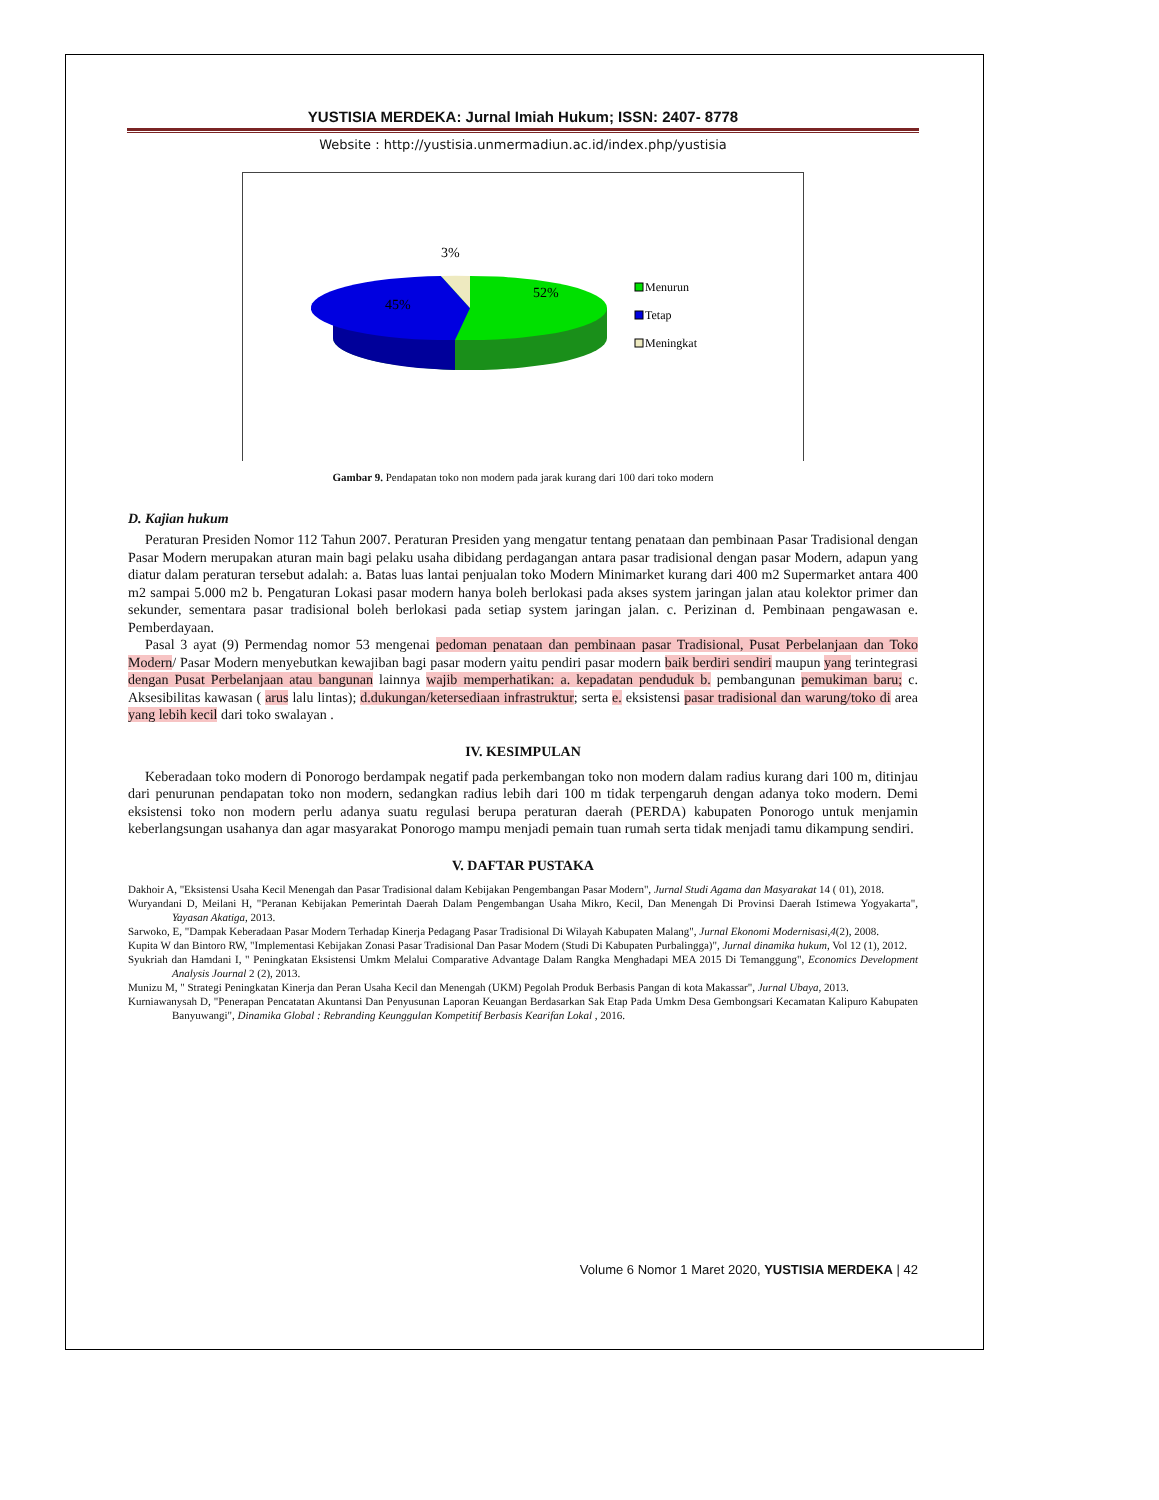YUSTISIA MERDEKA: Jurnal Imiah Hukum; ISSN: 2407- 8778
Website : http://yustisia.unmermadiun.ac.id/index.php/yustisia
3%
52%
45%
Menurun
Tetap
Meningkat
Gambar 9. Pendapatan toko non modern pada jarak kurang dari 100 dari toko modern
D. Kajian hukum
Peraturan Presiden Nomor 112 Tahun 2007. Peraturan Presiden yang mengatur tentang penataan dan pembinaan Pasar Tradisional dengan Pasar Modern merupakan aturan main bagi pelaku usaha dibidang perdagangan antara pasar tradisional dengan pasar Modern, adapun yang diatur dalam peraturan tersebut adalah: a. Batas luas lantai penjualan toko Modern Minimarket kurang dari 400 m2 Supermarket antara 400 m2 sampai 5.000 m2 b. Pengaturan Lokasi pasar modern hanya boleh berlokasi pada akses system jaringan jalan atau kolektor primer dan sekunder, sementara pasar tradisional boleh berlokasi pada setiap system jaringan jalan. c. Perizinan d. Pembinaan pengawasan e. Pemberdayaan.
Pasal 3 ayat (9) Permendag nomor 53 mengenai pedoman penataan dan pembinaan pasar Tradisional, Pusat Perbelanjaan dan Toko Modern/ Pasar Modern menyebutkan kewajiban bagi pasar modern yaitu pendiri pasar modern baik berdiri sendiri maupun yang terintegrasi dengan Pusat Perbelanjaan atau bangunan lainnya wajib memperhatikan: a. kepadatan penduduk b. pembangunan pemukiman baru; c. Aksesibilitas kawasan ( arus lalu lintas); d.dukungan/ketersediaan infrastruktur; serta e. eksistensi pasar tradisional dan warung/toko di area yang lebih kecil dari toko swalayan .
IV. KESIMPULAN
Keberadaan toko modern di Ponorogo berdampak negatif pada perkembangan toko non modern dalam radius kurang dari 100 m, ditinjau dari penurunan pendapatan toko non modern, sedangkan radius lebih dari 100 m tidak terpengaruh dengan adanya toko modern. Demi eksistensi toko non modern perlu adanya suatu regulasi berupa peraturan daerah (PERDA) kabupaten Ponorogo untuk menjamin keberlangsungan usahanya dan agar masyarakat Ponorogo mampu menjadi pemain tuan rumah serta tidak menjadi tamu dikampung sendiri.
V. DAFTAR PUSTAKA
Dakhoir A, "Eksistensi Usaha Kecil Menengah dan Pasar Tradisional dalam Kebijakan Pengembangan Pasar Modern", Jurnal Studi Agama dan Masyarakat 14 ( 01), 2018.
Wuryandani D, Meilani H, "Peranan Kebijakan Pemerintah Daerah Dalam Pengembangan Usaha Mikro, Kecil, Dan Menengah Di Provinsi Daerah Istimewa Yogyakarta", Yayasan Akatiga, 2013.
Sarwoko, E, "Dampak Keberadaan Pasar Modern Terhadap Kinerja Pedagang Pasar Tradisional Di Wilayah Kabupaten Malang", Jurnal Ekonomi Modernisasi,4(2), 2008.
Kupita W dan Bintoro RW, "Implementasi Kebijakan Zonasi Pasar Tradisional Dan Pasar Modern (Studi Di Kabupaten Purbalingga)", Jurnal dinamika hukum, Vol 12 (1), 2012.
Syukriah dan Hamdani I, " Peningkatan Eksistensi Umkm Melalui Comparative Advantage Dalam Rangka Menghadapi MEA 2015 Di Temanggung", Economics Development Analysis Journal 2 (2), 2013.
Munizu M, " Strategi Peningkatan Kinerja dan Peran Usaha Kecil dan Menengah (UKM) Pegolah Produk Berbasis Pangan di kota Makassar", Jurnal Ubaya, 2013.
Kurniawanysah D, "Penerapan Pencatatan Akuntansi Dan Penyusunan Laporan Keuangan Berdasarkan Sak Etap Pada Umkm Desa Gembongsari Kecamatan Kalipuro Kabupaten Banyuwangi", Dinamika Global : Rebranding Keunggulan Kompetitif Berbasis Kearifan Lokal , 2016.
Volume 6 Nomor 1 Maret 2020, YUSTISIA MERDEKA | 42